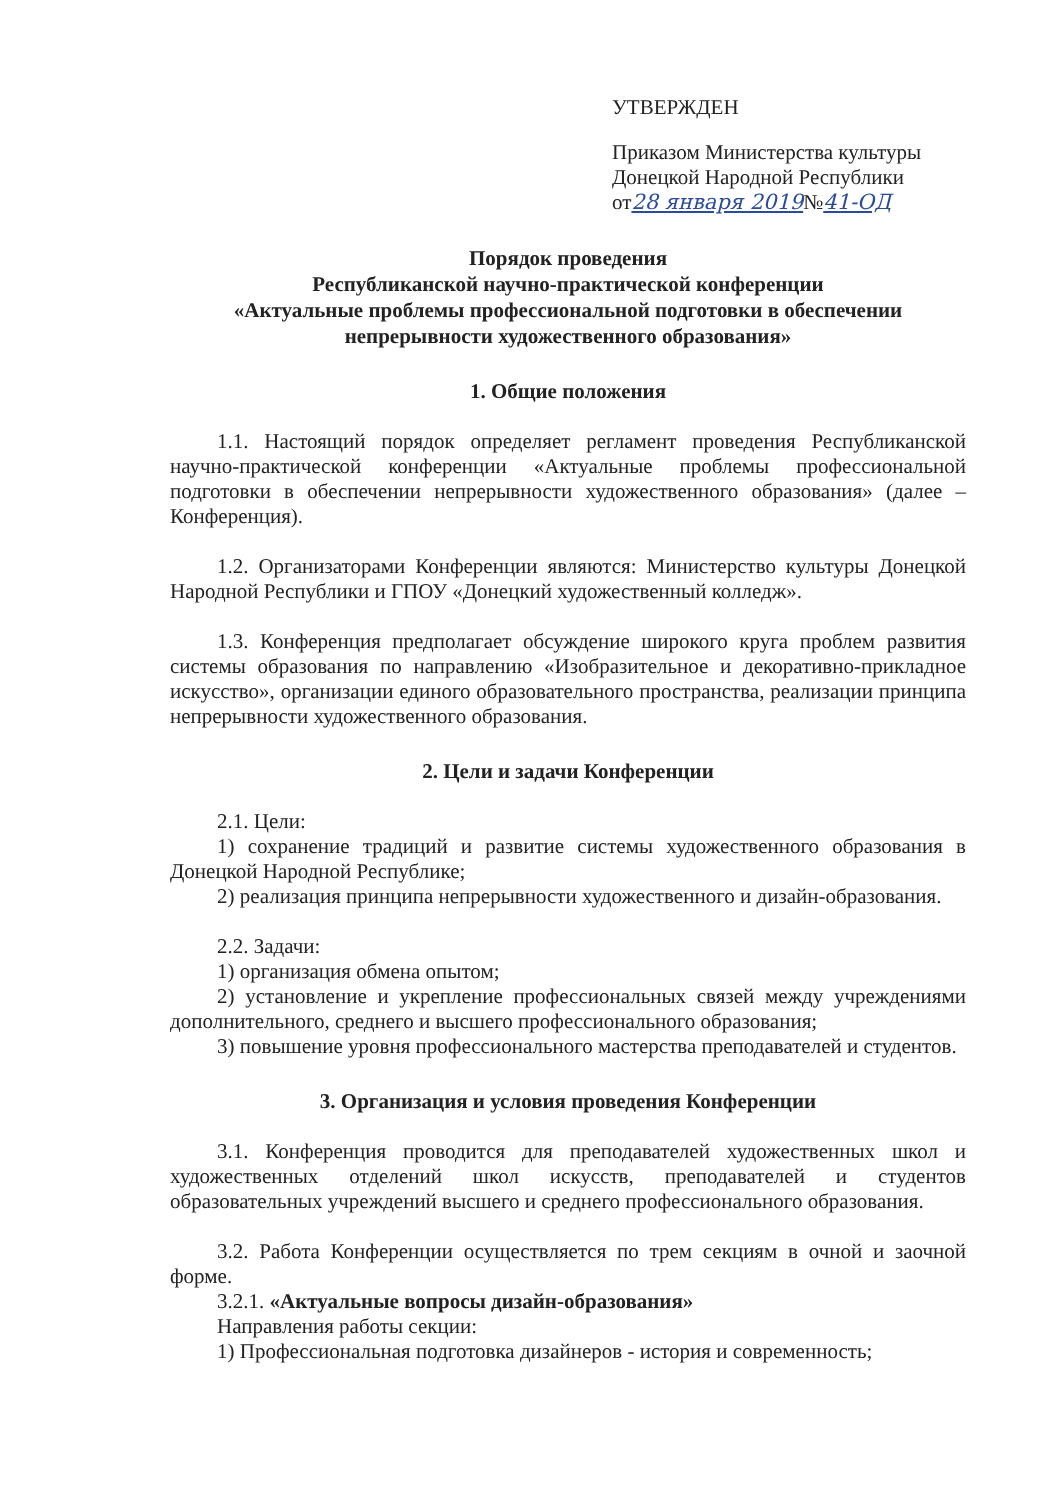УТВЕРЖДЕН
Приказом Министерства культуры
Донецкой Народной Республики
от28 января 2019№41-ОД
Порядок проведения
Республиканской научно-практической конференции
«Актуальные проблемы профессиональной подготовки в обеспечении непрерывности художественного образования»
1. Общие положения
1.1. Настоящий порядок определяет регламент проведения Республиканской научно-практической конференции «Актуальные проблемы профессиональной подготовки в обеспечении непрерывности художественного образования» (далее – Конференция).
1.2. Организаторами Конференции являются: Министерство культуры Донецкой Народной Республики и ГПОУ «Донецкий художественный колледж».
1.3. Конференция предполагает обсуждение широкого круга проблем развития системы образования по направлению «Изобразительное и декоративно-прикладное искусство», организации единого образовательного пространства, реализации принципа непрерывности художественного образования.
2. Цели и задачи Конференции
2.1. Цели:
1) сохранение традиций и развитие системы художественного образования в Донецкой Народной Республике;
2) реализация принципа непрерывности художественного и дизайн-образования.
2.2. Задачи:
1) организация обмена опытом;
2) установление и укрепление профессиональных связей между учреждениями дополнительного, среднего и высшего профессионального образования;
3) повышение уровня профессионального мастерства преподавателей и студентов.
3. Организация и условия проведения Конференции
3.1. Конференция проводится для преподавателей художественных школ и художественных отделений школ искусств, преподавателей и студентов образовательных учреждений высшего и среднего профессионального образования.
3.2. Работа Конференции осуществляется по трем секциям в очной и заочной форме.
3.2.1. «Актуальные вопросы дизайн-образования»
Направления работы секции:
1) Профессиональная подготовка дизайнеров - история и современность;